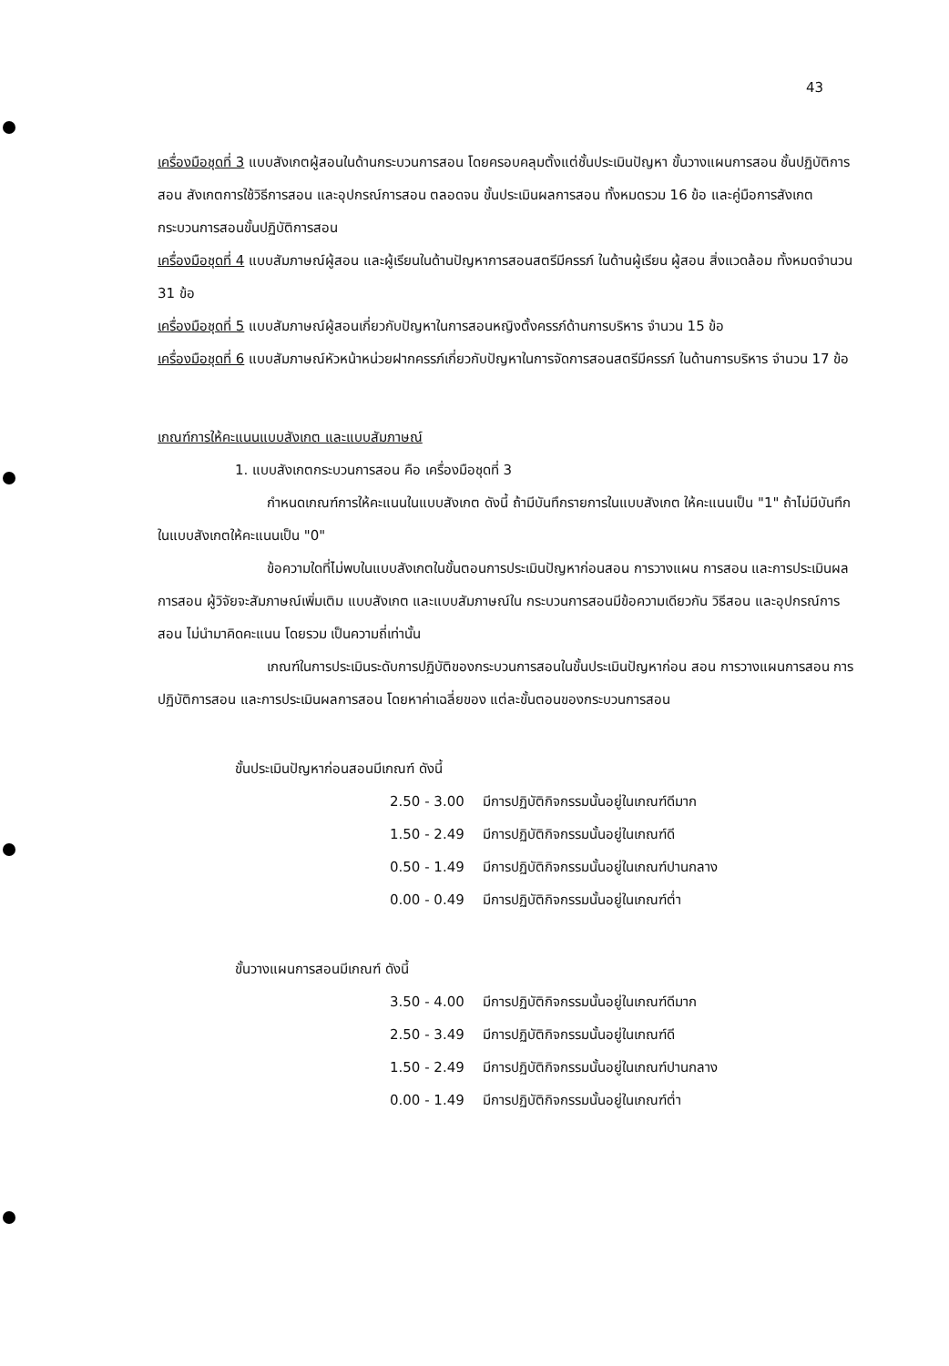43
เครื่องมือชุดที่ 3 แบบสังเกตผู้สอนในด้านกระบวนการสอน โดยครอบคลุมตั้งแต่ชั้นประเมินปัญหา ขั้นวางแผนการสอน ชั้นปฏิบัติการสอน สังเกตการใช้วิธีการสอน และอุปกรณ์การสอน ตลอดจน ขั้นประเมินผลการสอน ทั้งหมดรวม 16 ข้อ และคู่มือการสังเกตกระบวนการสอนขั้นปฏิบัติการสอน
เครื่องมือชุดที่ 4 แบบสัมภาษณ์ผู้สอน และผู้เรียนในด้านปัญหาการสอนสตรีมีครรภ์ ในด้านผู้เรียน ผู้สอน สิ่งแวดล้อม ทั้งหมดจำนวน 31 ข้อ
เครื่องมือชุดที่ 5 แบบสัมภาษณ์ผู้สอนเกี่ยวกับปัญหาในการสอนหญิงตั้งครรภ์ด้านการบริหาร จำนวน 15 ข้อ
เครื่องมือชุดที่ 6 แบบสัมภาษณ์หัวหน้าหน่วยฝากครรภ์เกี่ยวกับปัญหาในการจัดการสอนสตรีมีครรภ์ ในด้านการบริหาร จำนวน 17 ข้อ
เกณฑ์การให้คะแนนแบบสังเกต และแบบสัมภาษณ์
1. แบบสังเกตกระบวนการสอน คือ เครื่องมือชุดที่ 3
กำหนดเกณฑ์การให้คะแนนในแบบสังเกต ดังนี้ ถ้ามีบันทึกรายการในแบบสังเกต ให้คะแนนเป็น "1" ถ้าไม่มีบันทึกในแบบสังเกตให้คะแนนเป็น "0"
ข้อความใดที่ไม่พบในแบบสังเกตในขั้นตอนการประเมินปัญหาก่อนสอน การวางแผน การสอน และการประเมินผลการสอน ผู้วิจัยจะสัมภาษณ์เพิ่มเติม แบบสังเกต และแบบสัมภาษณ์ใน กระบวนการสอนมีข้อความเดียวกัน วิธีสอน และอุปกรณ์การสอน ไม่นำมาคิดคะแนน โดยรวม เป็นความถี่เท่านั้น
เกณฑ์ในการประเมินระดับการปฏิบัติของกระบวนการสอนในขั้นประเมินปัญหาก่อน สอน การวางแผนการสอน การปฏิบัติการสอน และการประเมินผลการสอน โดยหาค่าเฉลี่ยของ แต่ละขั้นตอนของกระบวนการสอน
ขั้นประเมินปัญหาก่อนสอนมีเกณฑ์ ดังนี้
| 2.50 - 3.00 | มีการปฏิบัติกิจกรรมนั้นอยู่ในเกณฑ์ดีมาก |
| 1.50 - 2.49 | มีการปฏิบัติกิจกรรมนั้นอยู่ในเกณฑ์ดี |
| 0.50 - 1.49 | มีการปฏิบัติกิจกรรมนั้นอยู่ในเกณฑ์ปานกลาง |
| 0.00 - 0.49 | มีการปฏิบัติกิจกรรมนั้นอยู่ในเกณฑ์ต่ำ |
ขั้นวางแผนการสอนมีเกณฑ์ ดังนี้
| 3.50 - 4.00 | มีการปฏิบัติกิจกรรมนั้นอยู่ในเกณฑ์ดีมาก |
| 2.50 - 3.49 | มีการปฏิบัติกิจกรรมนั้นอยู่ในเกณฑ์ดี |
| 1.50 - 2.49 | มีการปฏิบัติกิจกรรมนั้นอยู่ในเกณฑ์ปานกลาง |
| 0.00 - 1.49 | มีการปฏิบัติกิจกรรมนั้นอยู่ในเกณฑ์ต่ำ |